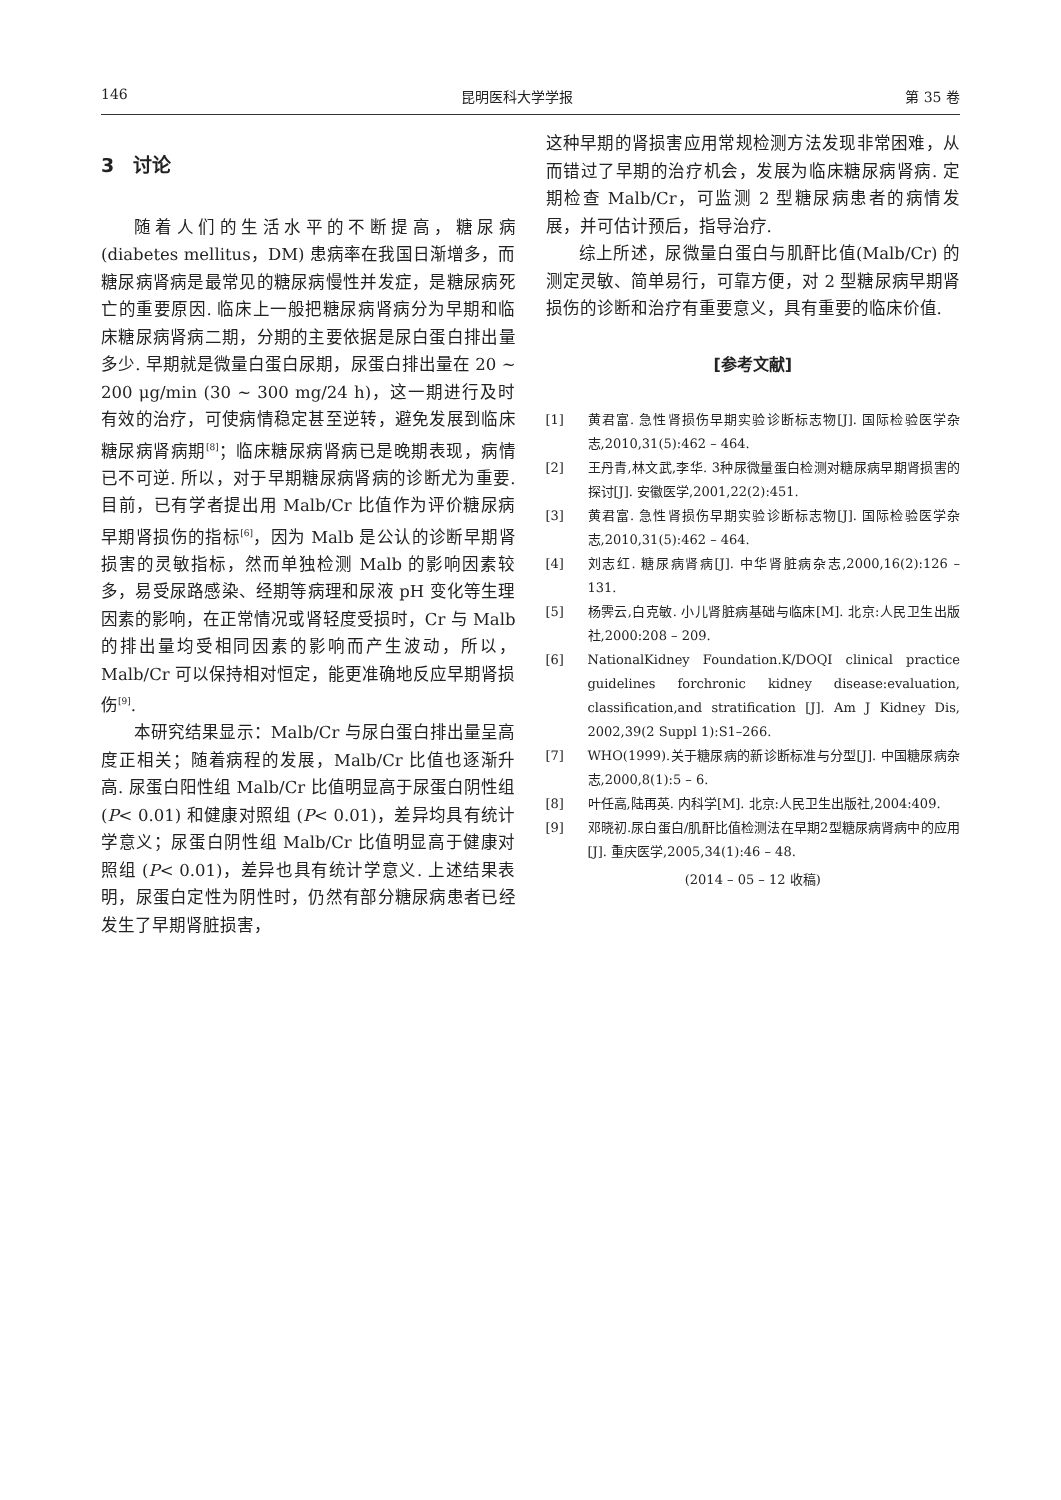146 昆明医科大学学报 第 35 卷
3　讨论
随着人们的生活水平的不断提高，糖尿病(diabetes mellitus，DM) 患病率在我国日渐增多，而糖尿病肾病是最常见的糖尿病慢性并发症，是糖尿病死亡的重要原因. 临床上一般把糖尿病肾病分为早期和临床糖尿病肾病二期，分期的主要依据是尿白蛋白排出量多少. 早期就是微量白蛋白尿期，尿蛋白排出量在 20 ~ 200 μg/min (30 ~ 300 mg/24 h)，这一期进行及时有效的治疗，可使病情稳定甚至逆转，避免发展到临床糖尿病肾病期<sup>[8]</sup>；临床糖尿病肾病已是晚期表现，病情已不可逆. 所以，对于早期糖尿病肾病的诊断尤为重要. 目前，已有学者提出用 Malb/Cr 比值作为评价糖尿病早期肾损伤的指标<sup>[6]</sup>，因为 Malb 是公认的诊断早期肾损害的灵敏指标，然而单独检测 Malb 的影响因素较多，易受尿路感染、经期等病理和尿液 pH 变化等生理因素的影响，在正常情况或肾轻度受损时，Cr 与 Malb 的排出量均受相同因素的影响而产生波动，所以，Malb/Cr 可以保持相对恒定，能更准确地反应早期肾损伤<sup>[9]</sup>.
本研究结果显示：Malb/Cr 与尿白蛋白排出量呈高度正相关；随着病程的发展，Malb/Cr 比值也逐渐升高. 尿蛋白阳性组 Malb/Cr 比值明显高于尿蛋白阴性组 (P< 0.01) 和健康对照组 (P< 0.01)，差异均具有统计学意义；尿蛋白阴性组 Malb/Cr 比值明显高于健康对照组 (P< 0.01)，差异也具有统计学意义. 上述结果表明，尿蛋白定性为阴性时，仍然有部分糖尿病患者已经发生了早期肾脏损害，
这种早期的肾损害应用常规检测方法发现非常困难，从而错过了早期的治疗机会，发展为临床糖尿病肾病. 定期检查 Malb/Cr，可监测 2 型糖尿病患者的病情发展，并可估计预后，指导治疗.
综上所述，尿微量白蛋白与肌酐比值(Malb/Cr) 的测定灵敏、简单易行，可靠方便，对 2 型糖尿病早期肾损伤的诊断和治疗有重要意义，具有重要的临床价值.
[参考文献]
[1] 黄君富. 急性肾损伤早期实验诊断标志物[J]. 国际检验医学杂志,2010,31(5):462 – 464.
[2] 王丹青,林文武,李华. 3种尿微量蛋白检测对糖尿病早期肾损害的探讨[J]. 安徽医学,2001,22(2):451.
[3] 黄君富. 急性肾损伤早期实验诊断标志物[J]. 国际检验医学杂志,2010,31(5):462 – 464.
[4] 刘志红. 糖尿病肾病[J]. 中华肾脏病杂志,2000,16(2):126 – 131.
[5] 杨霁云,白克敏. 小儿肾脏病基础与临床[M]. 北京:人民卫生出版社,2000:208 – 209.
[6] NationalKidney Foundation.K/DOQI clinical practice guidelines forchronic kidney disease:evaluation, classification,and stratification [J]. Am J Kidney Dis, 2002,39(2 Suppl 1):S1–266.
[7] WHO(1999).关于糖尿病的新诊断标准与分型[J]. 中国糖尿病杂志,2000,8(1):5 – 6.
[8] 叶任高,陆再英. 内科学[M]. 北京:人民卫生出版社,2004:409.
[9] 邓晓初.尿白蛋白/肌酐比值检测法在早期2型糖尿病肾病中的应用[J]. 重庆医学,2005,34(1):46 – 48.
(2014 – 05 – 12 收稿)